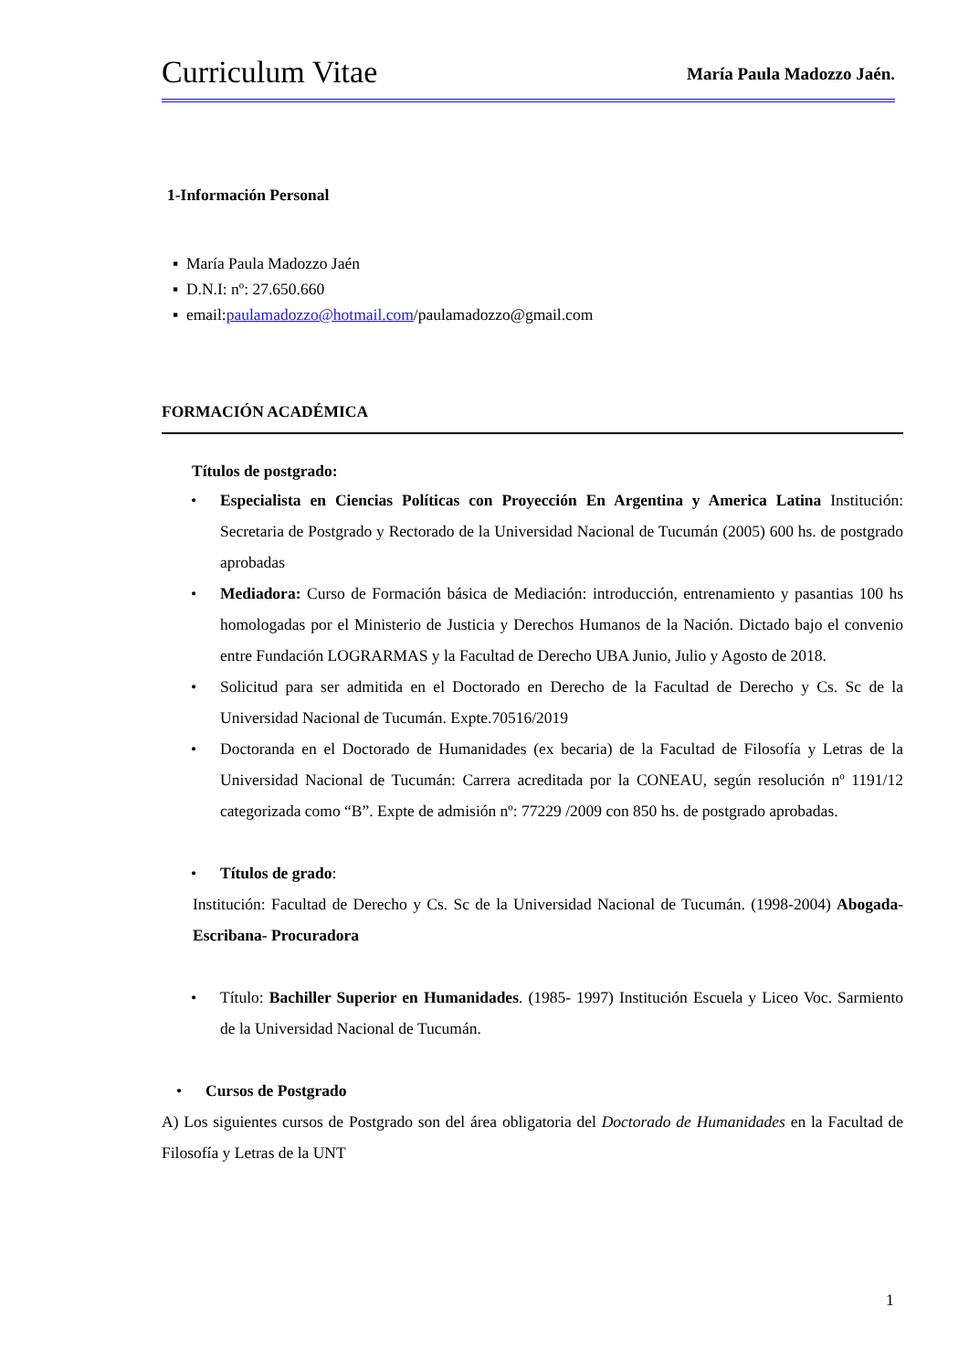Curriculum Vitae María Paula Madozzo Jaén.
1-Información Personal
▪ María Paula Madozzo Jaén
▪ D.N.I: nº: 27.650.660
▪ email:paulamadozzo@hotmail.com/paulamadozzo@gmail.com
FORMACIÓN ACADÉMICA
Títulos de postgrado:
• Especialista en Ciencias Políticas con Proyección En Argentina y America Latina Institución: Secretaria de Postgrado y Rectorado de la Universidad Nacional de Tucumán (2005) 600 hs. de postgrado aprobadas
• Mediadora: Curso de Formación básica de Mediación: introducción, entrenamiento y pasantias 100 hs homologadas por el Ministerio de Justicia y Derechos Humanos de la Nación. Dictado bajo el convenio entre Fundación LOGRARMAS y la Facultad de Derecho UBA Junio, Julio y Agosto de 2018.
• Solicitud para ser admitida en el Doctorado en Derecho de la Facultad de Derecho y Cs. Sc de la Universidad Nacional de Tucumán. Expte.70516/2019
• Doctoranda en el Doctorado de Humanidades (ex becaria) de la Facultad de Filosofía y Letras de la Universidad Nacional de Tucumán: Carrera acreditada por la CONEAU, según resolución nº 1191/12 categorizada como “B”. Expte de admisión nº: 77229 /2009 con 850 hs. de postgrado aprobadas.
• Títulos de grado:
Institución: Facultad de Derecho y Cs. Sc de la Universidad Nacional de Tucumán. (1998-2004) Abogada- Escribana- Procuradora
• Título: Bachiller Superior en Humanidades. (1985- 1997) Institución Escuela y Liceo Voc. Sarmiento de la Universidad Nacional de Tucumán.
• Cursos de Postgrado
A) Los siguientes cursos de Postgrado son del área obligatoria del Doctorado de Humanidades en la Facultad de Filosofía y Letras de la UNT
1